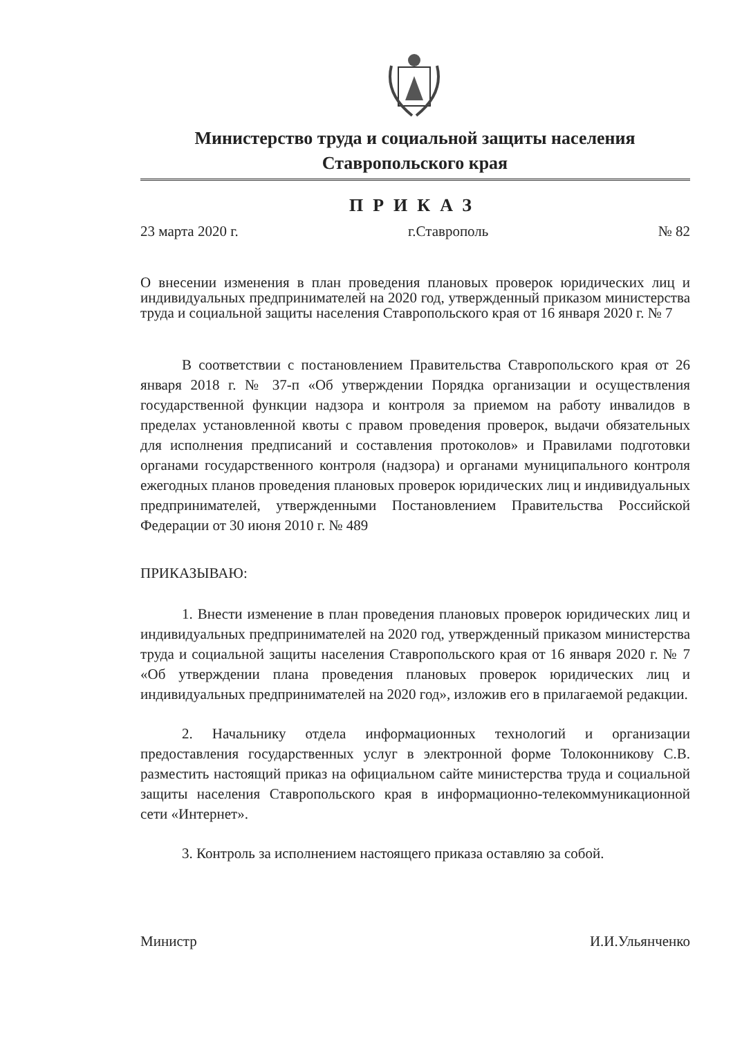Министерство труда и социальной защиты населения
Ставропольского края
ПРИКАЗ
23 марта 2020 г. г.Ставрополь № 82
О внесении изменения в план проведения плановых проверок юридических лиц и индивидуальных предпринимателей на 2020 год, утвержденный приказом министерства труда и социальной защиты населения Ставропольского края от 16 января 2020 г. № 7
В соответствии с постановлением Правительства Ставропольского края от 26 января 2018 г. № 37-п «Об утверждении Порядка организации и осуществления государственной функции надзора и контроля за приемом на работу инвалидов в пределах установленной квоты с правом проведения проверок, выдачи обязательных для исполнения предписаний и составления протоколов» и Правилами подготовки органами государственного контроля (надзора) и органами муниципального контроля ежегодных планов проведения плановых проверок юридических лиц и индивидуальных предпринимателей, утвержденными Постановлением Правительства Российской Федерации от 30 июня 2010 г. № 489
ПРИКАЗЫВАЮ:
1. Внести изменение в план проведения плановых проверок юридических лиц и индивидуальных предпринимателей на 2020 год, утвержденный приказом министерства труда и социальной защиты населения Ставропольского края от 16 января 2020 г. № 7 «Об утверждении плана проведения плановых проверок юридических лиц и индивидуальных предпринимателей на 2020 год», изложив его в прилагаемой редакции.
2. Начальнику отдела информационных технологий и организации предоставления государственных услуг в электронной форме Толоконникову С.В. разместить настоящий приказ на официальном сайте министерства труда и социальной защиты населения Ставропольского края в информационно-телекоммуникационной сети «Интернет».
3. Контроль за исполнением настоящего приказа оставляю за собой.
Министр И.И.Ульянченко